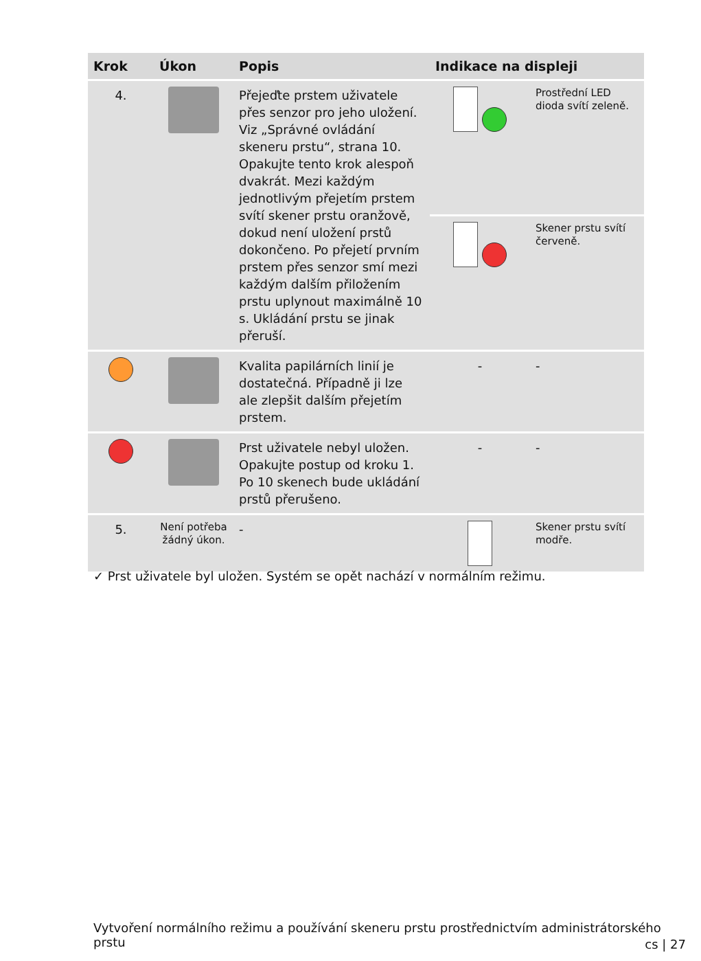| Krok | Úkon | Popis | Indikace na displeji | |
| --- | --- | --- | --- | --- |
| 4. | | Přejeďte prstem uživatele přes senzor pro jeho uložení. Viz „Správné ovládání skeneru prstu“, strana 10. Opakujte tento krok alespoň dvakrát. Mezi každým jednotlivým přejetím prstem svítí skener prstu oranžově, dokud není uložení prstů dokončeno. Po přejetí prvním prstem přes senzor smí mezi každým dalším přiložením prstu uplynout maximálně 10 s. Ukládání prstu se jinak přeruší. | | Prostřední LED dioda svítí zeleně. |
| | | | | Skener prstu svítí červeně. |
| | | Kvalita papilárních linií je dostatečná. Případně ji lze ale zlepšit dalším přejetím prstem. | - | - |
| | | Prst uživatele nebyl uložen. Opakujte postup od kroku 1. Po 10 skenech bude ukládání prstů přerušeno. | - | - |
| 5. | Není potřeba žádný úkon. | - | | Skener prstu svítí modře. |
✓ Prst uživatele byl uložen. Systém se opět nachází v normálním režimu.
Vytvoření normálního režimu a používání skeneru prstu prostřednictvím administrátorského prstu
cs | 27